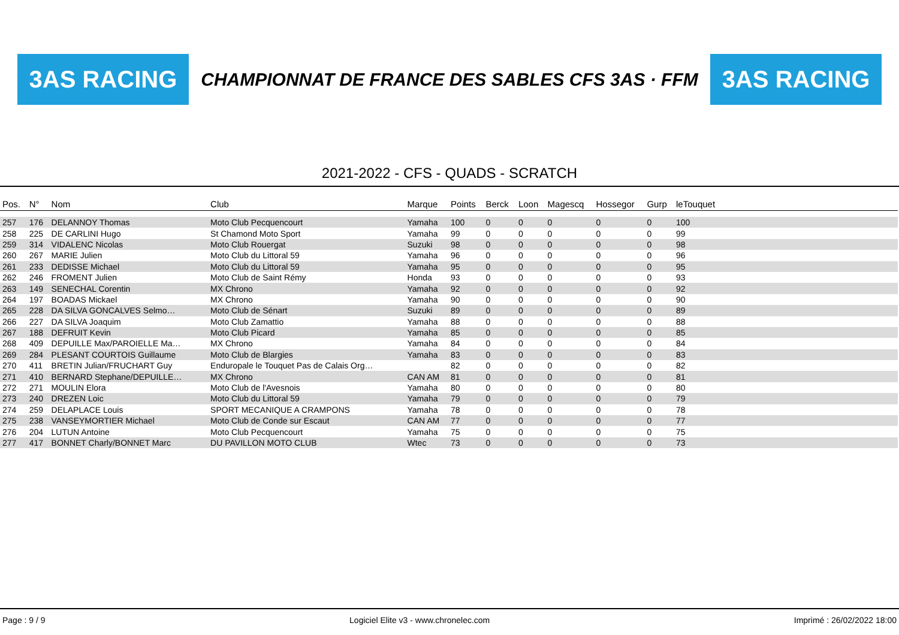3AS RACING
CHAMPIONNAT DE FRANCE DES SABLES CFS 3AS · FFM
3AS RACING
2021-2022 - CFS - QUADS - SCRATCH
| Pos. | N° | Nom | Club | Marque | Points | Berck | Loon | Magescq | Hossegor | Gurp | leTouquet | |
| --- | --- | --- | --- | --- | --- | --- | --- | --- | --- | --- | --- | --- |
| 257 | 176 | DELANNOY Thomas | Moto Club Pecquencourt | Yamaha | 100 | 0 | 0 | 0 | 0 | 0 | 100 | |
| 258 | 225 | DE CARLINI Hugo | St Chamond Moto Sport | Yamaha | 99 | 0 | 0 | 0 | 0 | 0 | 99 | |
| 259 | 314 | VIDALENC Nicolas | Moto Club Rouergat | Suzuki | 98 | 0 | 0 | 0 | 0 | 0 | 98 | |
| 260 | 267 | MARIE Julien | Moto Club du Littoral 59 | Yamaha | 96 | 0 | 0 | 0 | 0 | 0 | 96 | |
| 261 | 233 | DEDISSE Michael | Moto Club du Littoral 59 | Yamaha | 95 | 0 | 0 | 0 | 0 | 0 | 95 | |
| 262 | 246 | FROMENT Julien | Moto Club de Saint Rémy | Honda | 93 | 0 | 0 | 0 | 0 | 0 | 93 | |
| 263 | 149 | SENECHAL Corentin | MX Chrono | Yamaha | 92 | 0 | 0 | 0 | 0 | 0 | 92 | |
| 264 | 197 | BOADAS Mickael | MX Chrono | Yamaha | 90 | 0 | 0 | 0 | 0 | 0 | 90 | |
| 265 | 228 | DA SILVA GONCALVES Selmo… | Moto Club de Sénart | Suzuki | 89 | 0 | 0 | 0 | 0 | 0 | 89 | |
| 266 | 227 | DA SILVA Joaquim | Moto Club Zamattio | Yamaha | 88 | 0 | 0 | 0 | 0 | 0 | 88 | |
| 267 | 188 | DEFRUIT Kevin | Moto Club Picard | Yamaha | 85 | 0 | 0 | 0 | 0 | 0 | 85 | |
| 268 | 409 | DEPUILLE Max/PAROIELLE Ma… | MX Chrono | Yamaha | 84 | 0 | 0 | 0 | 0 | 0 | 84 | |
| 269 | 284 | PLESANT COURTOIS Guillaume | Moto Club de Blargies | Yamaha | 83 | 0 | 0 | 0 | 0 | 0 | 83 | |
| 270 | 411 | BRETIN Julian/FRUCHART Guy | Enduropale le Touquet Pas de Calais Org… | | 82 | 0 | 0 | 0 | 0 | 0 | 82 | |
| 271 | 410 | BERNARD Stephane/DEPUILLE… | MX Chrono | CAN AM | 81 | 0 | 0 | 0 | 0 | 0 | 81 | |
| 272 | 271 | MOULIN Elora | Moto Club de l'Avesnois | Yamaha | 80 | 0 | 0 | 0 | 0 | 0 | 80 | |
| 273 | 240 | DREZEN Loic | Moto Club du Littoral 59 | Yamaha | 79 | 0 | 0 | 0 | 0 | 0 | 79 | |
| 274 | 259 | DELAPLACE Louis | SPORT MECANIQUE A CRAMPONS | Yamaha | 78 | 0 | 0 | 0 | 0 | 0 | 78 | |
| 275 | 238 | VANSEYMORTIER Michael | Moto Club de Conde sur Escaut | CAN AM | 77 | 0 | 0 | 0 | 0 | 0 | 77 | |
| 276 | 204 | LUTUN Antoine | Moto Club Pecquencourt | Yamaha | 75 | 0 | 0 | 0 | 0 | 0 | 75 | |
| 277 | 417 | BONNET Charly/BONNET Marc | DU PAVILLON MOTO CLUB | Wtec | 73 | 0 | 0 | 0 | 0 | 0 | 73 | |
Page : 9 / 9 Logiciel Elite v3 - www.chronelec.com Imprimé : 26/02/2022 18:00